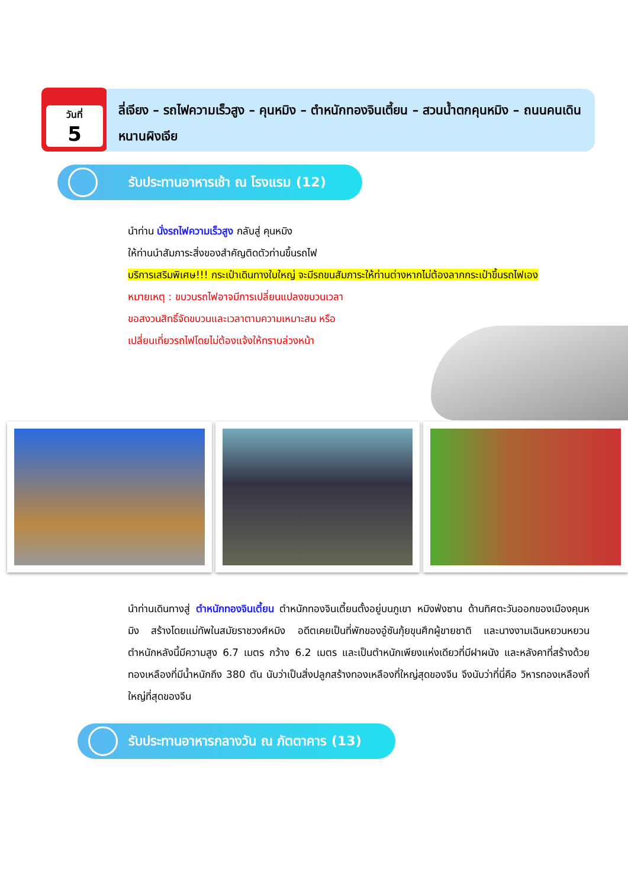วันที่
5
ลี่เจียง – รถไฟความเร็วสูง – คุนหมิง – ตำหนักทองจินเตี้ยน – สวนน้ำตกคุนหมิง – ถนนคนเดินหนานผิงเจีย
รับประทานอาหารเช้า ณ โรงแรม (12)
นำท่าน นั่งรถไฟความเร็วสูง กลับสู่ คุนหมิง
ให้ท่านนำสัมภาระสิ่งของสำคัญติดตัวท่านขึ้นรถไฟ
บริการเสริมพิเศษ!!! กระเป๋าเดินทางใบใหญ่ จะมีรถขนสัมภาระให้ท่านต่างหากไม่ต้องลากกระเป๋าขึ้นรถไฟเอง
หมายเหตุ : ขบวนรถไฟอาจมีการเปลี่ยนแปลงขบวนเวลา
ขอสงวนสิทธิ์จัดขบวนและเวลาตามความเหมาะสม หรือ
เปลี่ยนเที่ยวรถไฟโดยไม่ต้องแจ้งให้ทราบล่วงหน้า
นำท่านเดินทางสู่ ตำหนักทองจินเตี้ยน ตำหนักทองจินเตี้ยนตั้งอยู่บนภูเขา หมิงฟ่งซาน ด้านทิศตะวันออกของเมืองคุนหมิง สร้างโดยแม่ทัพในสมัยราชวงศ์หมิง อดีตเคยเป็นที่พักของอู๋ซันกุ้ยขุนศึกผู้ขายชาติ และนางงามเฉินหยวนหยวน ตำหนักหลังนี้มีความสูง 6.7 เมตร กว้าง 6.2 เมตร และเป็นตำหนักเพียงแห่งเดียวที่มีฝาผนัง และหลังคาที่สร้างด้วยทองเหลืองที่มีน้ำหนักถึง 380 ตัน นับว่าเป็นสิ่งปลูกสร้างทองเหลืองที่ใหญ่สุดของจีน จึงนับว่าที่นี่คือ วิหารทองเหลืองที่ใหญ่ที่สุดของจีน
รับประทานอาหารกลางวัน ณ ภัตตาคาร (13)